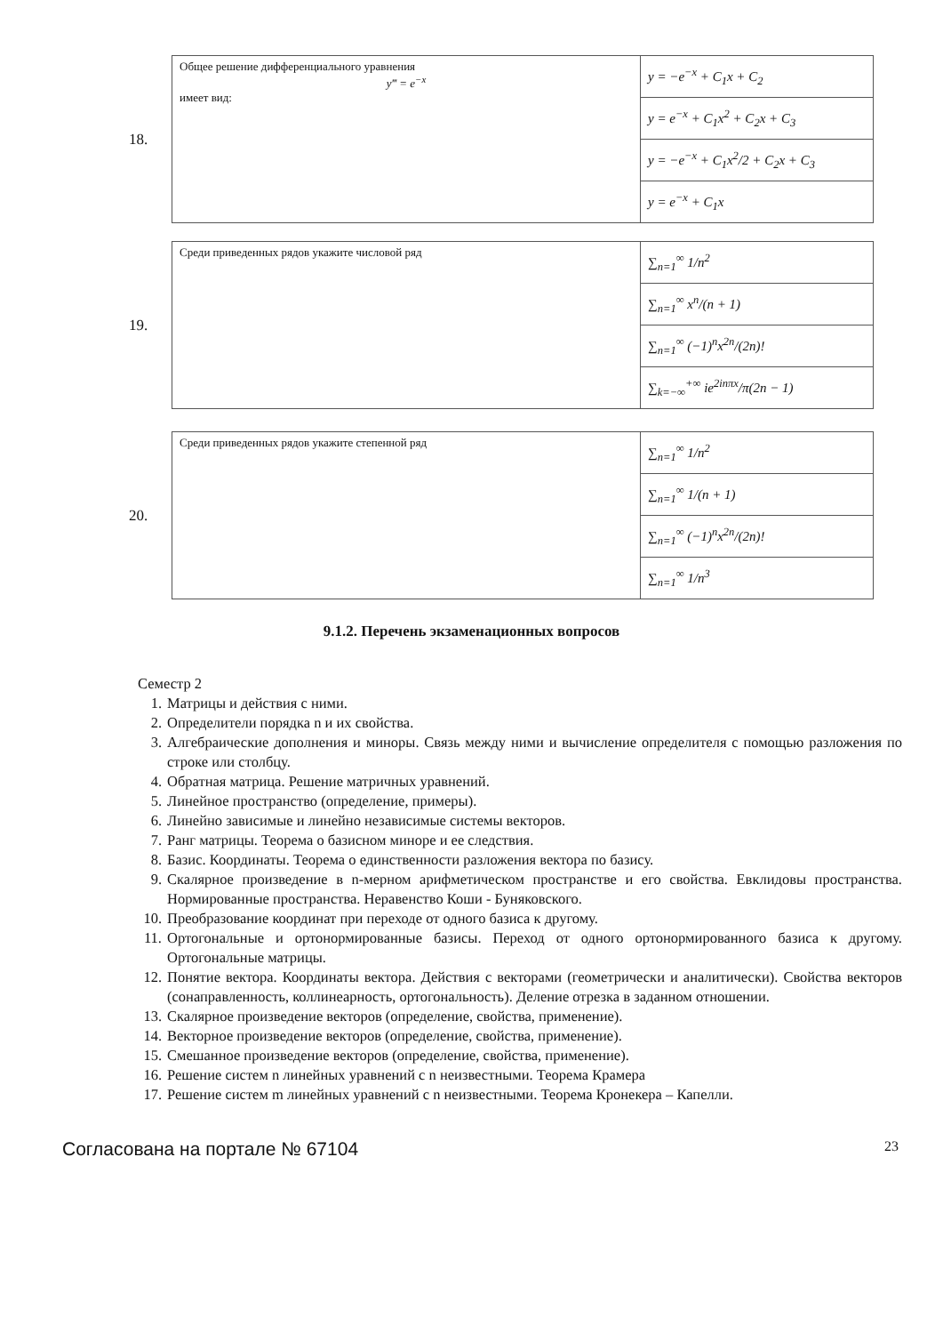18.
| Общее решение дифференциального уравнения y‴ = e<sup>−x</sup> имеет вид: | y = −e<sup>−x</sup> + C<sub>1</sub>x + C<sub>2</sub> |
| | y = e<sup>−x</sup> + C<sub>1</sub>x<sup>2</sup> + C<sub>2</sub>x + C<sub>3</sub> |
| | y = −e<sup>−x</sup> + C<sub>1</sub>x<sup>2</sup>/2 + C<sub>2</sub>x + C<sub>3</sub> |
| | y = e<sup>−x</sup> + C<sub>1</sub>x |
19.
| Среди приведенных рядов укажите числовой ряд | ∑<sub>n=1</sub><sup>∞</sup> 1/n<sup>2</sup> |
| | ∑<sub>n=1</sub><sup>∞</sup> x<sup>n</sup>/(n + 1) |
| | ∑<sub>n=1</sub><sup>∞</sup> (−1)<sup>n</sup>x<sup>2n</sup>/(2n)! |
| | ∑<sub>k=−∞</sub><sup>+∞</sup> ie<sup>2inπx</sup>/π(2n − 1) |
20.
| Среди приведенных рядов укажите степенной ряд | ∑<sub>n=1</sub><sup>∞</sup> 1/n<sup>2</sup> |
| | ∑<sub>n=1</sub><sup>∞</sup> 1/(n + 1) |
| | ∑<sub>n=1</sub><sup>∞</sup> (−1)<sup>n</sup>x<sup>2n</sup>/(2n)! |
| | ∑<sub>n=1</sub><sup>∞</sup> 1/n<sup>3</sup> |
9.1.2. Перечень экзаменационных вопросов
Семестр 2
1. Матрицы и действия с ними.
2. Определители порядка n и их свойства.
3. Алгебраические дополнения и миноры. Связь между ними и вычисление определителя с помощью разложения по строке или столбцу.
4. Обратная матрица. Решение матричных уравнений.
5. Линейное пространство (определение, примеры).
6. Линейно зависимые и линейно независимые системы векторов.
7. Ранг матрицы. Теорема о базисном миноре и ее следствия.
8. Базис. Координаты. Теорема о единственности разложения вектора по базису.
9. Скалярное произведение в n-мерном арифметическом пространстве и его свойства. Евклидовы пространства. Нормированные пространства. Неравенство Коши - Буняковского.
10. Преобразование координат при переходе от одного базиса к другому.
11. Ортогональные и ортонормированные базисы. Переход от одного ортонормированного базиса к другому. Ортогональные матрицы.
12. Понятие вектора. Координаты вектора. Действия с векторами (геометрически и аналитически). Свойства векторов (сонаправленность, коллинеарность, ортогональность). Деление отрезка в заданном отношении.
13. Скалярное произведение векторов (определение, свойства, применение).
14. Векторное произведение векторов (определение, свойства, применение).
15. Смешанное произведение векторов (определение, свойства, применение).
16. Решение систем n линейных уравнений с n неизвестными. Теорема Крамера
17. Решение систем m линейных уравнений с n неизвестными. Теорема Кронекера – Капелли.
Согласована на портале № 67104 23